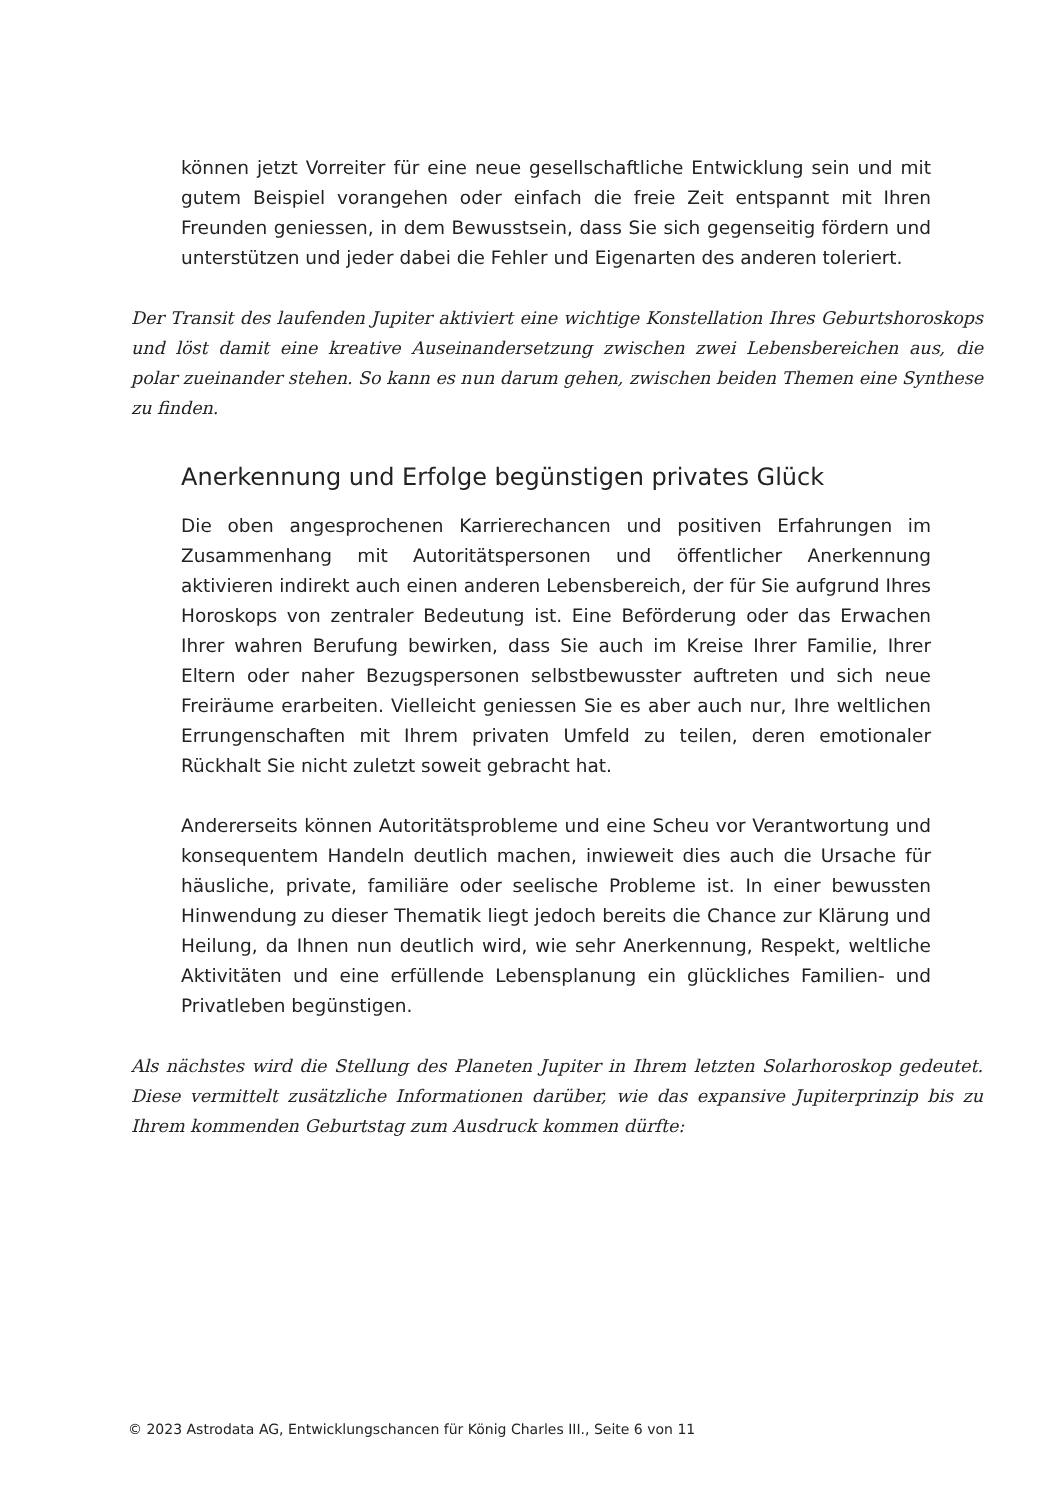können jetzt Vorreiter für eine neue gesellschaftliche Entwicklung sein und mit gutem Beispiel vorangehen oder einfach die freie Zeit entspannt mit Ihren Freunden geniessen, in dem Bewusstsein, dass Sie sich gegenseitig fördern und unterstützen und jeder dabei die Fehler und Eigenarten des anderen toleriert.
Der Transit des laufenden Jupiter aktiviert eine wichtige Konstellation Ihres Geburtshoroskops und löst damit eine kreative Auseinandersetzung zwischen zwei Lebensbereichen aus, die polar zueinander stehen. So kann es nun darum gehen, zwischen beiden Themen eine Synthese zu finden.
Anerkennung und Erfolge begünstigen privates Glück
Die oben angesprochenen Karrierechancen und positiven Erfahrungen im Zusammenhang mit Autoritätspersonen und öffentlicher Anerkennung aktivieren indirekt auch einen anderen Lebensbereich, der für Sie aufgrund Ihres Horoskops von zentraler Bedeutung ist. Eine Beförderung oder das Erwachen Ihrer wahren Berufung bewirken, dass Sie auch im Kreise Ihrer Familie, Ihrer Eltern oder naher Bezugspersonen selbstbewusster auftreten und sich neue Freiräume erarbeiten. Vielleicht geniessen Sie es aber auch nur, Ihre weltlichen Errungenschaften mit Ihrem privaten Umfeld zu teilen, deren emotionaler Rückhalt Sie nicht zuletzt soweit gebracht hat.
Andererseits können Autoritätsprobleme und eine Scheu vor Verantwortung und konsequentem Handeln deutlich machen, inwieweit dies auch die Ursache für häusliche, private, familiäre oder seelische Probleme ist. In einer bewussten Hinwendung zu dieser Thematik liegt jedoch bereits die Chance zur Klärung und Heilung, da Ihnen nun deutlich wird, wie sehr Anerkennung, Respekt, weltliche Aktivitäten und eine erfüllende Lebensplanung ein glückliches Familien- und Privatleben begünstigen.
Als nächstes wird die Stellung des Planeten Jupiter in Ihrem letzten Solarhoroskop gedeutet. Diese vermittelt zusätzliche Informationen darüber, wie das expansive Jupiterprinzip bis zu Ihrem kommenden Geburtstag zum Ausdruck kommen dürfte:
© 2023 Astrodata AG, Entwicklungschancen für König Charles III., Seite 6 von 11